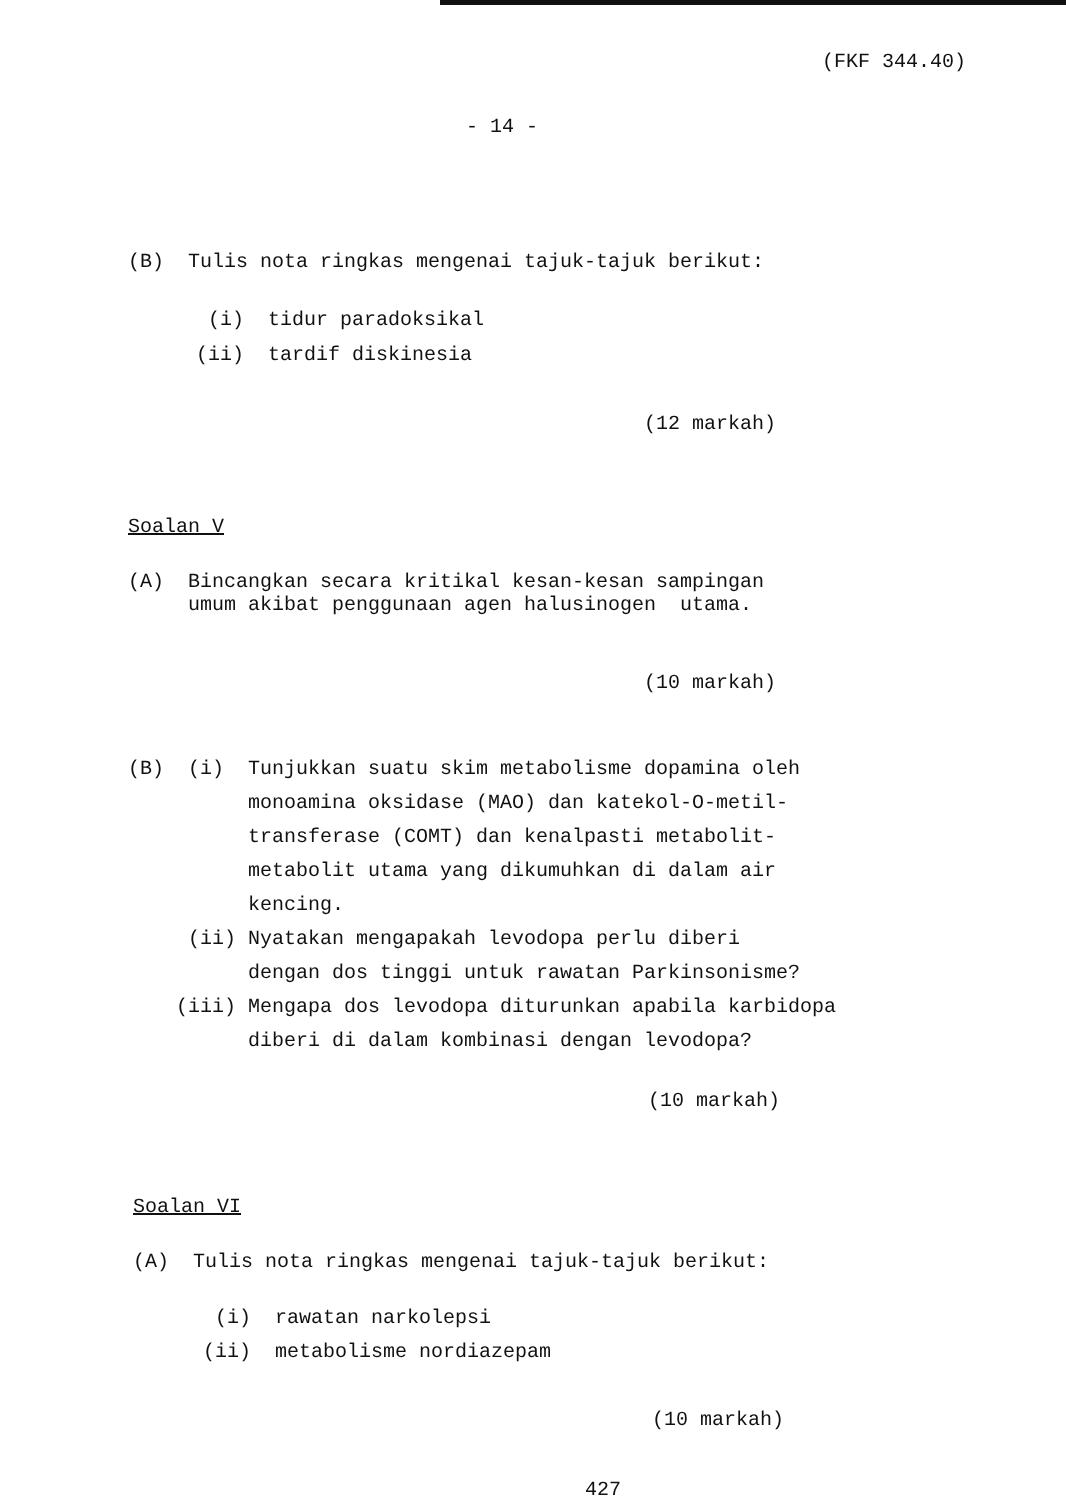(FKF 344.40)
- 14 -
(B) Tulis nota ringkas mengenai tajuk-tajuk berikut:
(i) tidur paradoksikal
(ii) tardif diskinesia
(12 markah)
Soalan V
(A) Bincangkan secara kritikal kesan-kesan sampingan umum akibat penggunaan agen halusinogen utama.
(10 markah)
(B) (i) Tunjukkan suatu skim metabolisme dopamina oleh monoamina oksidase (MAO) dan katekol-O-metil- transferase (COMT) dan kenalpasti metabolit- metabolit utama yang dikumuhkan di dalam air kencing. (ii) Nyatakan mengapakah levodopa perlu diberi dengan dos tinggi untuk rawatan Parkinsonisme? (iii) Mengapa dos levodopa diturunkan apabila karbidopa diberi di dalam kombinasi dengan levodopa?
(10 markah)
Soalan VI
(A) Tulis nota ringkas mengenai tajuk-tajuk berikut:
(i) rawatan narkolepsi
(ii) metabolisme nordiazepam
(10 markah)
427